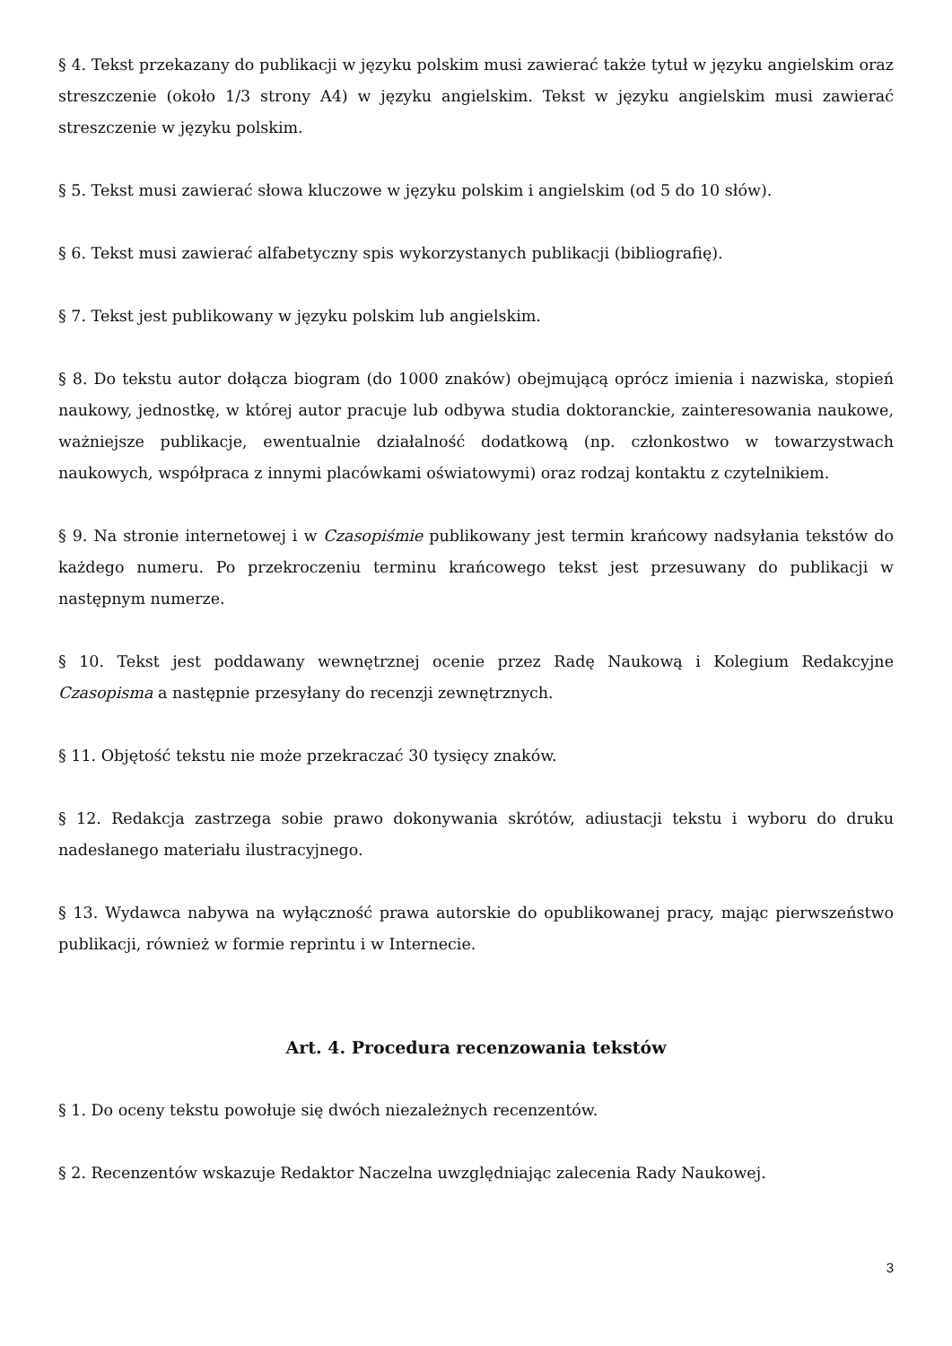§ 4. Tekst przekazany do publikacji w języku polskim musi zawierać także tytuł w języku angielskim oraz streszczenie (około 1/3 strony A4) w języku angielskim. Tekst w języku angielskim musi zawierać streszczenie w języku polskim.
§ 5. Tekst musi zawierać słowa kluczowe w języku polskim i angielskim (od 5 do 10 słów).
§ 6. Tekst musi zawierać alfabetyczny spis wykorzystanych publikacji (bibliografię).
§ 7. Tekst jest publikowany w języku polskim lub angielskim.
§ 8. Do tekstu autor dołącza biogram (do 1000 znaków) obejmującą oprócz imienia i nazwiska, stopień naukowy, jednostkę, w której autor pracuje lub odbywa studia doktoranckie, zainteresowania naukowe, ważniejsze publikacje, ewentualnie działalność dodatkową (np. członkostwo w towarzystwach naukowych, współpraca z innymi placówkami oświatowymi) oraz rodzaj kontaktu z czytelnikiem.
§ 9. Na stronie internetowej i w Czasopiśmie publikowany jest termin krańcowy nadsyłania tekstów do każdego numeru. Po przekroczeniu terminu krańcowego tekst jest przesuwany do publikacji w następnym numerze.
§ 10. Tekst jest poddawany wewnętrznej ocenie przez Radę Naukową i Kolegium Redakcyjne Czasopisma a następnie przesyłany do recenzji zewnętrznych.
§ 11. Objętość tekstu nie może przekraczać 30 tysięcy znaków.
§ 12. Redakcja zastrzega sobie prawo dokonywania skrótów, adiustacji tekstu i wyboru do druku nadesłanego materiału ilustracyjnego.
§ 13. Wydawca nabywa na wyłączność prawa autorskie do opublikowanej pracy, mając pierwszeństwo publikacji, również w formie reprintu i w Internecie.
Art. 4. Procedura recenzowania tekstów
§ 1. Do oceny tekstu powołuje się dwóch niezależnych recenzentów.
§ 2. Recenzentów wskazuje Redaktor Naczelna uwzględniając zalecenia Rady Naukowej.
3